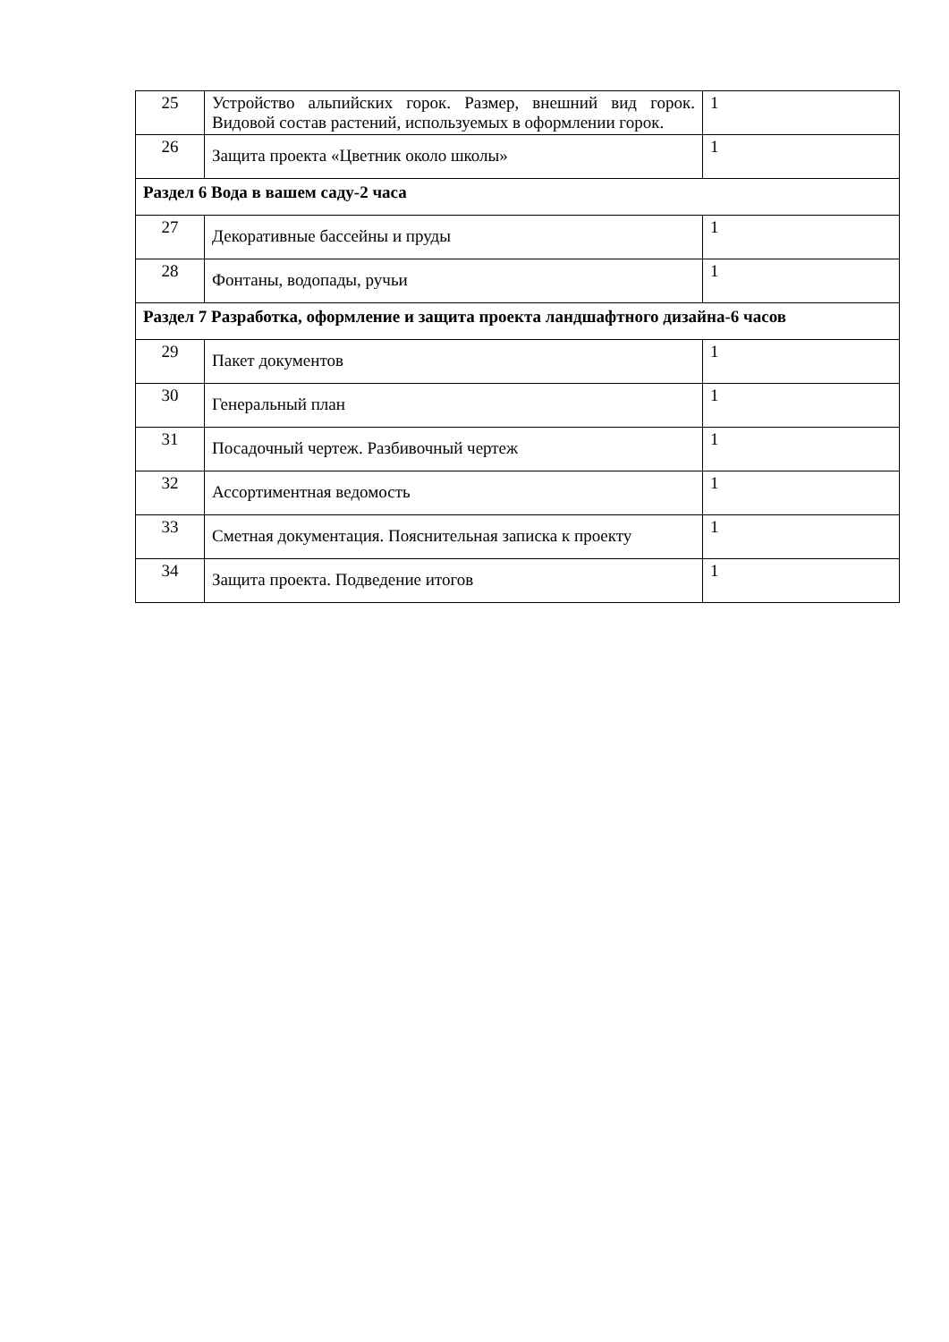| 25 | Устройство альпийских горок. Размер, внешний вид горок. Видовой состав растений, используемых в оформлении горок. | 1 |
| 26 | Защита проекта «Цветник около школы» | 1 |
| Раздел 6 Вода в вашем саду-2 часа | | |
| 27 | Декоративные бассейны и пруды | 1 |
| 28 | Фонтаны, водопады, ручьи | 1 |
| Раздел 7 Разработка, оформление и защита проекта ландшафтного дизайна-6 часов | | |
| 29 | Пакет документов | 1 |
| 30 | Генеральный план | 1 |
| 31 | Посадочный чертеж. Разбивочный чертеж | 1 |
| 32 | Ассортиментная ведомость | 1 |
| 33 | Сметная документация. Пояснительная записка к проекту | 1 |
| 34 | Защита проекта. Подведение итогов | 1 |